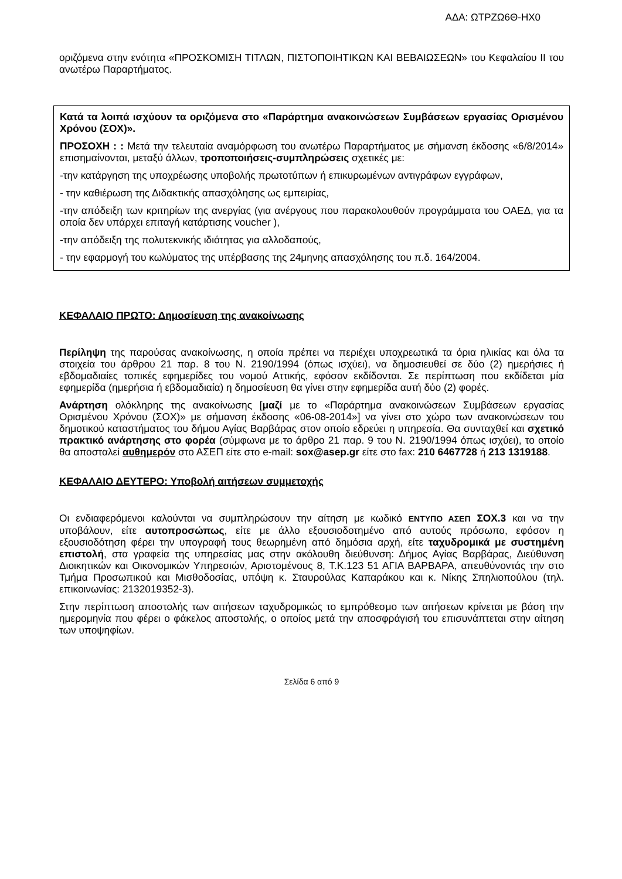ΑΔΑ: ΩΤΡΖΩ6Θ-ΗΧ0
οριζόμενα στην ενότητα «ΠΡΟΣΚΟΜΙΣΗ ΤΙΤΛΩΝ, ΠΙΣΤΟΠΟΙΗΤΙΚΩΝ ΚΑΙ ΒΕΒΑΙΩΣΕΩΝ» του Κεφαλαίου ΙΙ του ανωτέρω Παραρτήματος.
Κατά τα λοιπά ισχύουν τα οριζόμενα στο «Παράρτημα ανακοινώσεων Συμβάσεων εργασίας Ορισμένου Χρόνου (ΣΟΧ)».
ΠΡΟΣΟΧΗ : : Μετά την τελευταία αναμόρφωση του ανωτέρω Παραρτήματος με σήμανση έκδοσης «6/8/2014» επισημαίνονται, μεταξύ άλλων, τροποποιήσεις-συμπληρώσεις σχετικές με:
-την κατάργηση της υποχρέωσης υποβολής πρωτοτύπων ή επικυρωμένων αντιγράφων εγγράφων,
- την καθιέρωση της Διδακτικής απασχόλησης ως εμπειρίας,
-την απόδειξη των κριτηρίων της ανεργίας (για ανέργους που παρακολουθούν προγράμματα του ΟΑΕΔ, για τα οποία δεν υπάρχει επιταγή κατάρτισης voucher ),
-την απόδειξη της πολυτεκνικής ιδιότητας για αλλοδαπούς,
- την εφαρμογή του κωλύματος της υπέρβασης της 24μηνης απασχόλησης του π.δ. 164/2004.
ΚΕΦΑΛΑΙΟ ΠΡΩΤΟ: Δημοσίευση της ανακοίνωσης
Περίληψη της παρούσας ανακοίνωσης, η οποία πρέπει να περιέχει υποχρεωτικά τα όρια ηλικίας και όλα τα στοιχεία του άρθρου 21 παρ. 8 του Ν. 2190/1994 (όπως ισχύει), να δημοσιευθεί σε δύο (2) ημερήσιες ή εβδομαδιαίες τοπικές εφημερίδες του νομού Αττικής, εφόσον εκδίδονται. Σε περίπτωση που εκδίδεται μία εφημερίδα (ημερήσια ή εβδομαδιαία) η δημοσίευση θα γίνει στην εφημερίδα αυτή δύο (2) φορές.
Ανάρτηση ολόκληρης της ανακοίνωσης [μαζί με το «Παράρτημα ανακοινώσεων Συμβάσεων εργασίας Ορισμένου Χρόνου (ΣΟΧ)» με σήμανση έκδοσης «06-08-2014»] να γίνει στο χώρο των ανακοινώσεων του δημοτικού καταστήματος του δήμου Αγίας Βαρβάρας στον οποίο εδρεύει η υπηρεσία. Θα συνταχθεί και σχετικό πρακτικό ανάρτησης στο φορέα (σύμφωνα με το άρθρο 21 παρ. 9 του Ν. 2190/1994 όπως ισχύει), το οποίο θα αποσταλεί αυθημερόν στο ΑΣΕΠ είτε στο e-mail: sox@asep.gr είτε στο fax: 210 6467728 ή 213 1319188.
ΚΕΦΑΛΑΙΟ ΔΕΥΤΕΡΟ: Υποβολή αιτήσεων συμμετοχής
Οι ενδιαφερόμενοι καλούνται να συμπληρώσουν την αίτηση με κωδικό ΕΝΤΥΠΟ ΑΣΕΠ ΣΟΧ.3 και να την υποβάλουν, είτε αυτοπροσώπως, είτε με άλλο εξουσιοδοτημένο από αυτούς πρόσωπο, εφόσον η εξουσιοδότηση φέρει την υπογραφή τους θεωρημένη από δημόσια αρχή, είτε ταχυδρομικά με συστημένη επιστολή, στα γραφεία της υπηρεσίας μας στην ακόλουθη διεύθυνση: Δήμος Αγίας Βαρβάρας, Διεύθυνση Διοικητικών και Οικονομικών Υπηρεσιών, Αριστομένους 8, Τ.Κ.123 51 ΑΓΙΑ ΒΑΡΒΑΡΑ, απευθύνοντάς την στο Τμήμα Προσωπικού και Μισθοδοσίας, υπόψη κ. Σταυρούλας Καπαράκου και κ. Νίκης Σπηλιοπούλου (τηλ. επικοινωνίας: 2132019352-3).
Στην περίπτωση αποστολής των αιτήσεων ταχυδρομικώς το εμπρόθεσμο των αιτήσεων κρίνεται με βάση την ημερομηνία που φέρει ο φάκελος αποστολής, ο οποίος μετά την αποσφράγισή του επισυνάπτεται στην αίτηση των υποψηφίων.
Σελίδα 6 από 9